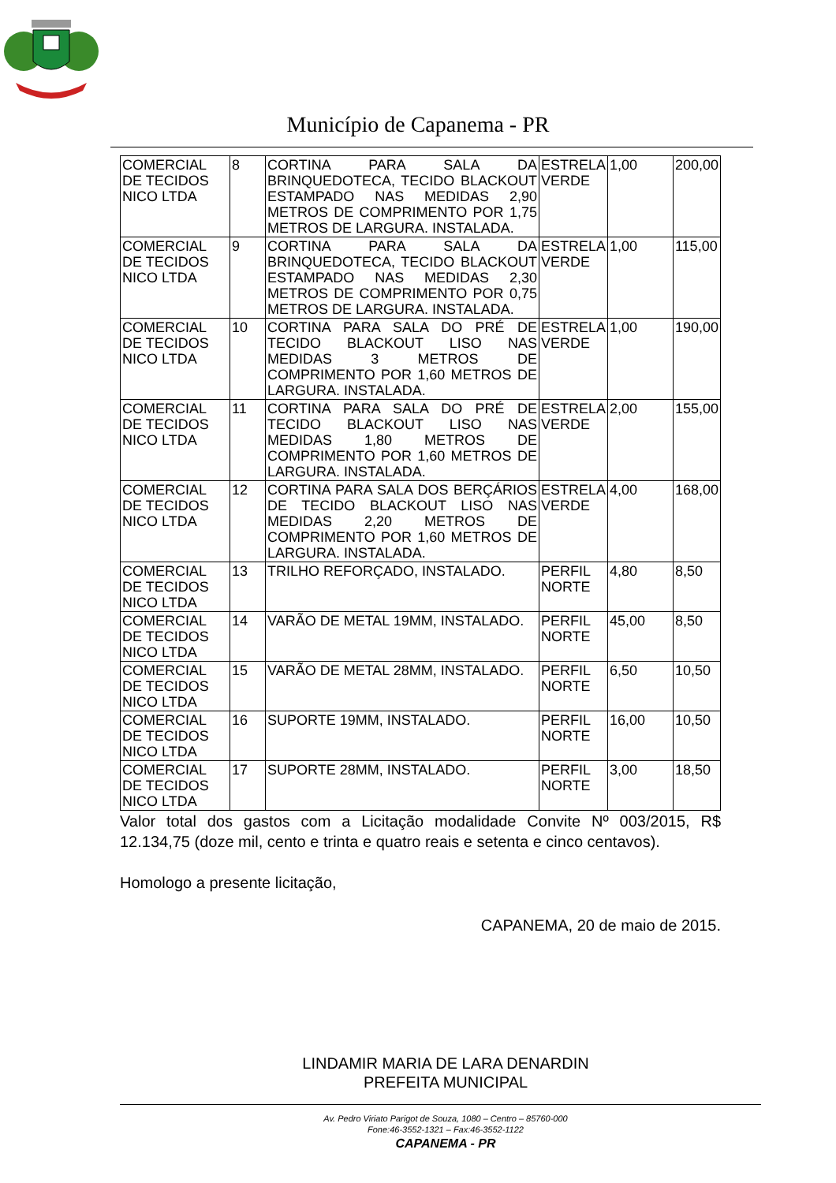Município de Capanema - PR
| COMERCIAL DE TECIDOS NICO LTDA | 8 | CORTINA PARA SALA DA BRINQUEDOTECA, TECIDO BLACKOUT ESTAMPADO NAS MEDIDAS 2,90 METROS DE COMPRIMENTO POR 1,75 METROS DE LARGURA. INSTALADA. | ESTRELA VERDE | 1,00 | 200,00 |
| COMERCIAL DE TECIDOS NICO LTDA | 9 | CORTINA PARA SALA DA BRINQUEDOTECA, TECIDO BLACKOUT ESTAMPADO NAS MEDIDAS 2,30 METROS DE COMPRIMENTO POR 0,75 METROS DE LARGURA. INSTALADA. | ESTRELA VERDE | 1,00 | 115,00 |
| COMERCIAL DE TECIDOS NICO LTDA | 10 | CORTINA PARA SALA DO PRÉ DE TECIDO BLACKOUT LISO NAS MEDIDAS 3 METROS DE COMPRIMENTO POR 1,60 METROS DE LARGURA. INSTALADA. | ESTRELA VERDE | 1,00 | 190,00 |
| COMERCIAL DE TECIDOS NICO LTDA | 11 | CORTINA PARA SALA DO PRÉ DE TECIDO BLACKOUT LISO NAS MEDIDAS 1,80 METROS DE COMPRIMENTO POR 1,60 METROS DE LARGURA. INSTALADA. | ESTRELA VERDE | 2,00 | 155,00 |
| COMERCIAL DE TECIDOS NICO LTDA | 12 | CORTINA PARA SALA DOS BERÇÁRIOS DE TECIDO BLACKOUT LISO NAS MEDIDAS 2,20 METROS DE COMPRIMENTO POR 1,60 METROS DE LARGURA. INSTALADA. | ESTRELA VERDE | 4,00 | 168,00 |
| COMERCIAL DE TECIDOS NICO LTDA | 13 | TRILHO REFORÇADO, INSTALADO. | PERFIL NORTE | 4,80 | 8,50 |
| COMERCIAL DE TECIDOS NICO LTDA | 14 | VARÃO DE METAL 19MM, INSTALADO. | PERFIL NORTE | 45,00 | 8,50 |
| COMERCIAL DE TECIDOS NICO LTDA | 15 | VARÃO DE METAL 28MM, INSTALADO. | PERFIL NORTE | 6,50 | 10,50 |
| COMERCIAL DE TECIDOS NICO LTDA | 16 | SUPORTE 19MM, INSTALADO. | PERFIL NORTE | 16,00 | 10,50 |
| COMERCIAL DE TECIDOS NICO LTDA | 17 | SUPORTE 28MM, INSTALADO. | PERFIL NORTE | 3,00 | 18,50 |
Valor total dos gastos com a Licitação modalidade Convite Nº 003/2015, R$ 12.134,75 (doze mil, cento e trinta e quatro reais e setenta e cinco centavos).
Homologo a presente licitação,
CAPANEMA, 20 de maio de 2015.
LINDAMIR MARIA DE LARA DENARDIN
PREFEITA MUNICIPAL
Av. Pedro Viriato Parigot de Souza, 1080 – Centro – 85760-000
Fone:46-3552-1321 – Fax:46-3552-1122
CAPANEMA - PR